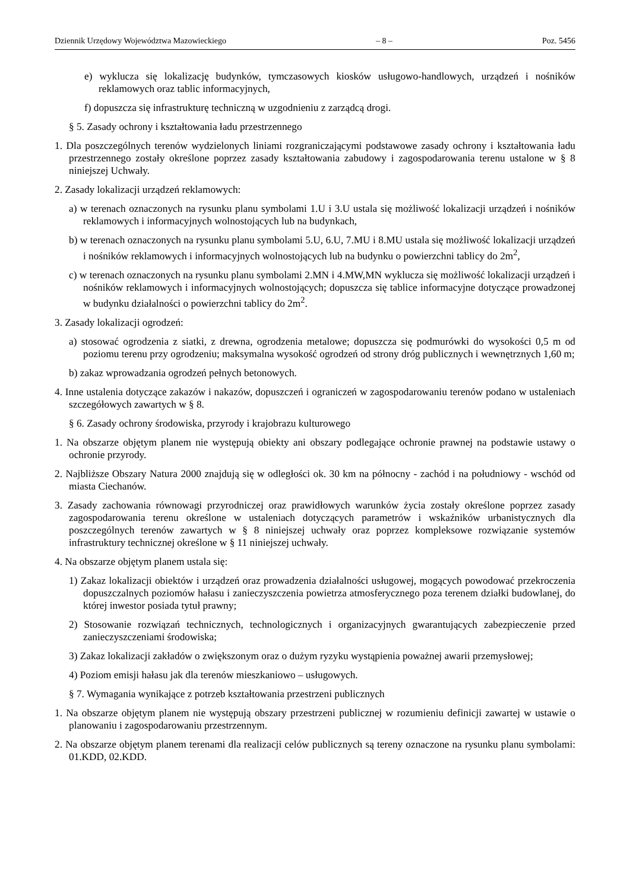Dziennik Urzędowy Województwa Mazowieckiego – 8 – Poz. 5456
e) wyklucza się lokalizację budynków, tymczasowych kiosków usługowo-handlowych, urządzeń i nośników reklamowych oraz tablic informacyjnych,
f) dopuszcza się infrastrukturę techniczną w uzgodnieniu z zarządcą drogi.
§ 5. Zasady ochrony i kształtowania ładu przestrzennego
1. Dla poszczególnych terenów wydzielonych liniami rozgraniczającymi podstawowe zasady ochrony i kształtowania ładu przestrzennego zostały określone poprzez zasady kształtowania zabudowy i zagospodarowania terenu ustalone w § 8 niniejszej Uchwały.
2. Zasady lokalizacji urządzeń reklamowych:
a) w terenach oznaczonych na rysunku planu symbolami 1.U i 3.U ustala się możliwość lokalizacji urządzeń i nośników reklamowych i informacyjnych wolnostojących lub na budynkach,
b) w terenach oznaczonych na rysunku planu symbolami 5.U, 6.U, 7.MU i 8.MU ustala się możliwość lokalizacji urządzeń i nośników reklamowych i informacyjnych wolnostojących lub na budynku o powierzchni tablicy do 2m<sup>2</sup>,
c) w terenach oznaczonych na rysunku planu symbolami 2.MN i 4.MW,MN wyklucza się możliwość lokalizacji urządzeń i nośników reklamowych i informacyjnych wolnostojących; dopuszcza się tablice informacyjne dotyczące prowadzonej w budynku działalności o powierzchni tablicy do 2m<sup>2</sup>.
3. Zasady lokalizacji ogrodzeń:
a) stosować ogrodzenia z siatki, z drewna, ogrodzenia metalowe; dopuszcza się podmurówki do wysokości 0,5 m od poziomu terenu przy ogrodzeniu; maksymalna wysokość ogrodzeń od strony dróg publicznych i wewnętrznych 1,60 m;
b) zakaz wprowadzania ogrodzeń pełnych betonowych.
4. Inne ustalenia dotyczące zakazów i nakazów, dopuszczeń i ograniczeń w zagospodarowaniu terenów podano w ustaleniach szczegółowych zawartych w § 8.
§ 6. Zasady ochrony środowiska, przyrody i krajobrazu kulturowego
1. Na obszarze objętym planem nie występują obiekty ani obszary podlegające ochronie prawnej na podstawie ustawy o ochronie przyrody.
2. Najbliższe Obszary Natura 2000 znajdują się w odległości ok. 30 km na północny - zachód i na południowy - wschód od miasta Ciechanów.
3. Zasady zachowania równowagi przyrodniczej oraz prawidłowych warunków życia zostały określone poprzez zasady zagospodarowania terenu określone w ustaleniach dotyczących parametrów i wskaźników urbanistycznych dla poszczególnych terenów zawartych w § 8 niniejszej uchwały oraz poprzez kompleksowe rozwiązanie systemów infrastruktury technicznej określone w § 11 niniejszej uchwały.
4. Na obszarze objętym planem ustala się:
1) Zakaz lokalizacji obiektów i urządzeń oraz prowadzenia działalności usługowej, mogących powodować przekroczenia dopuszczalnych poziomów hałasu i zanieczyszczenia powietrza atmosferycznego poza terenem działki budowlanej, do której inwestor posiada tytuł prawny;
2) Stosowanie rozwiązań technicznych, technologicznych i organizacyjnych gwarantujących zabezpieczenie przed zanieczyszczeniami środowiska;
3) Zakaz lokalizacji zakładów o zwiększonym oraz o dużym ryzyku wystąpienia poważnej awarii przemysłowej;
4) Poziom emisji hałasu jak dla terenów mieszkaniowo – usługowych.
§ 7. Wymagania wynikające z potrzeb kształtowania przestrzeni publicznych
1. Na obszarze objętym planem nie występują obszary przestrzeni publicznej w rozumieniu definicji zawartej w ustawie o planowaniu i zagospodarowaniu przestrzennym.
2. Na obszarze objętym planem terenami dla realizacji celów publicznych są tereny oznaczone na rysunku planu symbolami: 01.KDD, 02.KDD.